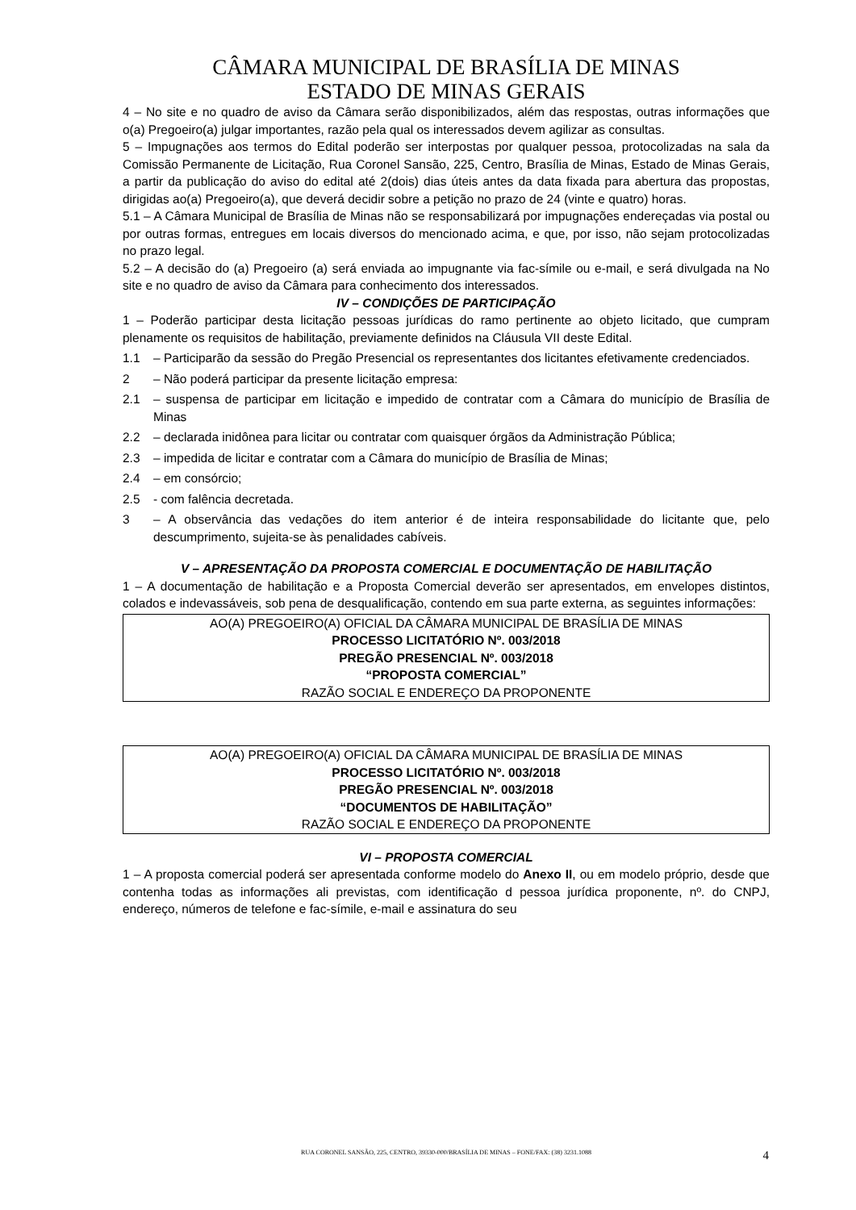CÂMARA MUNICIPAL DE BRASÍLIA DE MINAS
ESTADO DE MINAS GERAIS
4 – No site e no quadro de aviso da Câmara serão disponibilizados, além das respostas, outras informações que o(a) Pregoeiro(a) julgar importantes, razão pela qual os interessados devem agilizar as consultas.
5 – Impugnações aos termos do Edital poderão ser interpostas por qualquer pessoa, protocolizadas na sala da Comissão Permanente de Licitação, Rua Coronel Sansão, 225, Centro, Brasília de Minas, Estado de Minas Gerais, a partir da publicação do aviso do edital até 2(dois) dias úteis antes da data fixada para abertura das propostas, dirigidas ao(a) Pregoeiro(a), que deverá decidir sobre a petição no prazo de 24 (vinte e quatro) horas.
5.1 – A Câmara Municipal de Brasília de Minas não se responsabilizará por impugnações endereçadas via postal ou por outras formas, entregues em locais diversos do mencionado acima, e que, por isso, não sejam protocolizadas no prazo legal.
5.2 – A decisão do (a) Pregoeiro (a) será enviada ao impugnante via fac-símile ou e-mail, e será divulgada na No site e no quadro de aviso da Câmara para conhecimento dos interessados.
IV – CONDIÇÕES DE PARTICIPAÇÃO
1 – Poderão participar desta licitação pessoas jurídicas do ramo pertinente ao objeto licitado, que cumpram plenamente os requisitos de habilitação, previamente definidos na Cláusula VII deste Edital.
1.1 – Participarão da sessão do Pregão Presencial os representantes dos licitantes efetivamente credenciados.
2 – Não poderá participar da presente licitação empresa:
2.1 – suspensa de participar em licitação e impedido de contratar com a Câmara do município de Brasília de Minas
2.2 – declarada inidônea para licitar ou contratar com quaisquer órgãos da Administração Pública;
2.3 – impedida de licitar e contratar com a Câmara do município de Brasília de Minas;
2.4 – em consórcio;
2.5 - com falência decretada.
3 – A observância das vedações do item anterior é de inteira responsabilidade do licitante que, pelo descumprimento, sujeita-se às penalidades cabíveis.
V – APRESENTAÇÃO DA PROPOSTA COMERCIAL E DOCUMENTAÇÃO DE HABILITAÇÃO
1 – A documentação de habilitação e a Proposta Comercial deverão ser apresentados, em envelopes distintos, colados e indevassáveis, sob pena de desqualificação, contendo em sua parte externa, as seguintes informações:
AO(A) PREGOEIRO(A) OFICIAL DA CÂMARA MUNICIPAL DE BRASÍLIA DE MINAS
PROCESSO LICITATÓRIO Nº. 003/2018
PREGÃO PRESENCIAL Nº. 003/2018
“PROPOSTA COMERCIAL”
RAZÃO SOCIAL E ENDEREÇO DA PROPONENTE
AO(A) PREGOEIRO(A) OFICIAL DA CÂMARA MUNICIPAL DE BRASÍLIA DE MINAS
PROCESSO LICITATÓRIO Nº. 003/2018
PREGÃO PRESENCIAL Nº. 003/2018
“DOCUMENTOS DE HABILITAÇÃO”
RAZÃO SOCIAL E ENDEREÇO DA PROPONENTE
VI – PROPOSTA COMERCIAL
1 – A proposta comercial poderá ser apresentada conforme modelo do Anexo II, ou em modelo próprio, desde que contenha todas as informações ali previstas, com identificação d pessoa jurídica proponente, nº. do CNPJ, endereço, números de telefone e fac-símile, e-mail e assinatura do seu
RUA CORONEL SANSÃO, 225, CENTRO, 39330-000/BRASÍLIA DE MINAS – FONE/FAX: (38) 3231.1088
4